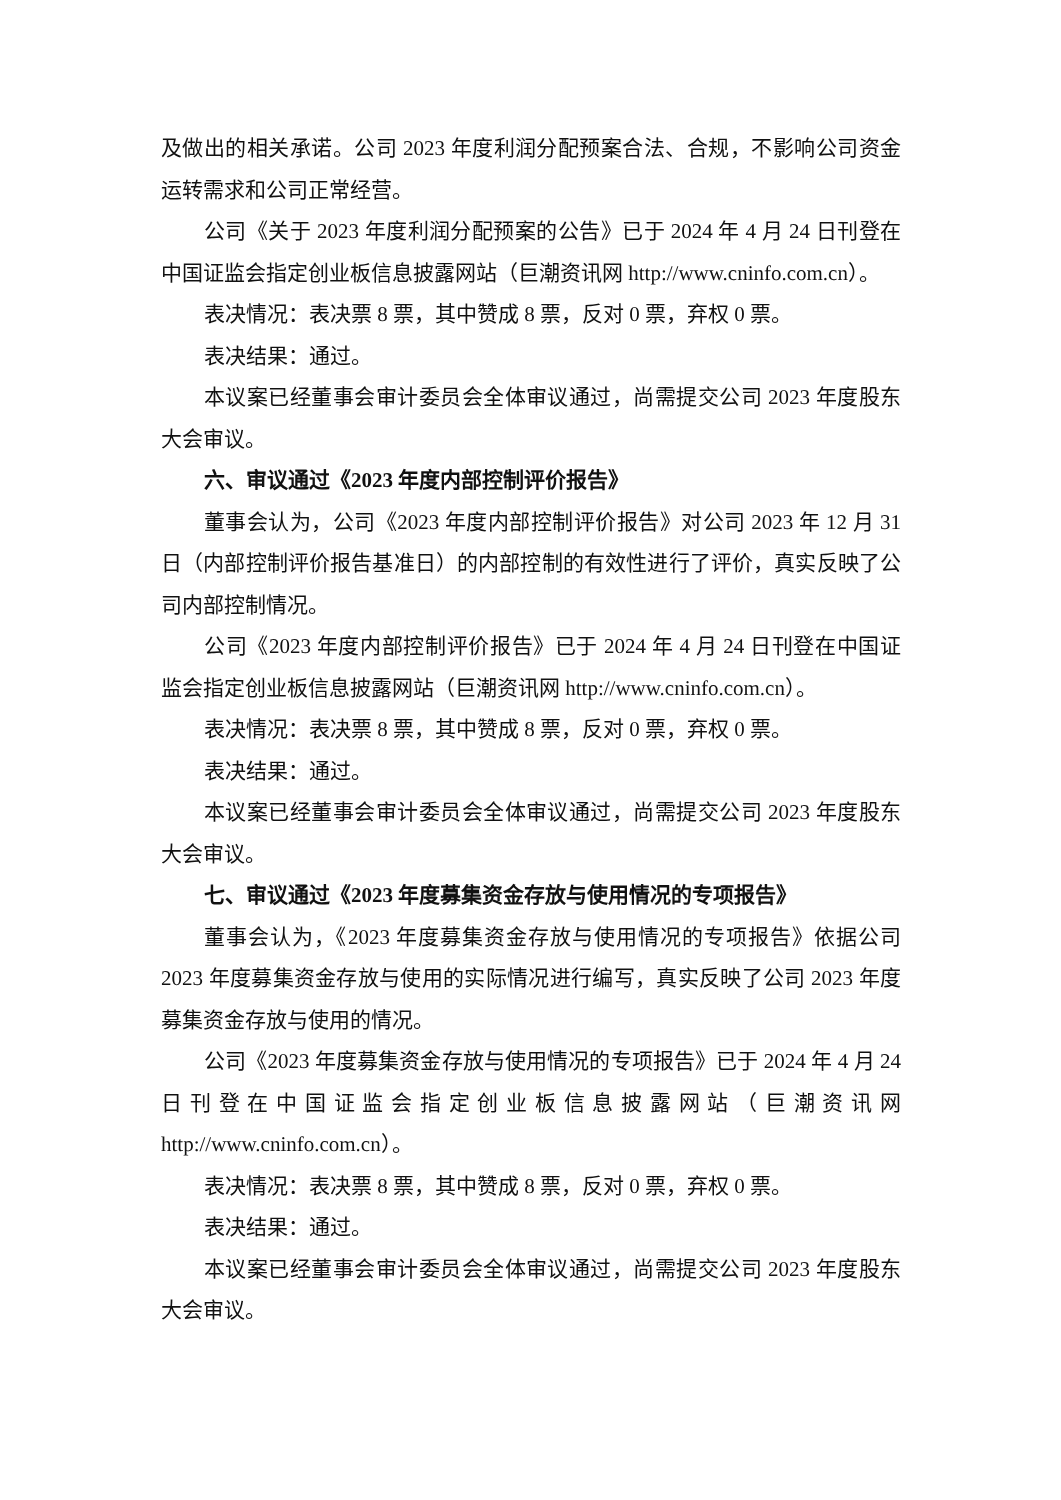及做出的相关承诺。公司 2023 年度利润分配预案合法、合规，不影响公司资金运转需求和公司正常经营。
公司《关于 2023 年度利润分配预案的公告》已于 2024 年 4 月 24 日刊登在中国证监会指定创业板信息披露网站（巨潮资讯网 http://www.cninfo.com.cn）。
表决情况：表决票 8 票，其中赞成 8 票，反对 0 票，弃权 0 票。
表决结果：通过。
本议案已经董事会审计委员会全体审议通过，尚需提交公司 2023 年度股东大会审议。
六、审议通过《2023 年度内部控制评价报告》
董事会认为，公司《2023 年度内部控制评价报告》对公司 2023 年 12 月 31 日（内部控制评价报告基准日）的内部控制的有效性进行了评价，真实反映了公司内部控制情况。
公司《2023 年度内部控制评价报告》已于 2024 年 4 月 24 日刊登在中国证监会指定创业板信息披露网站（巨潮资讯网 http://www.cninfo.com.cn）。
表决情况：表决票 8 票，其中赞成 8 票，反对 0 票，弃权 0 票。
表决结果：通过。
本议案已经董事会审计委员会全体审议通过，尚需提交公司 2023 年度股东大会审议。
七、审议通过《2023 年度募集资金存放与使用情况的专项报告》
董事会认为，《2023 年度募集资金存放与使用情况的专项报告》依据公司 2023 年度募集资金存放与使用的实际情况进行编写，真实反映了公司 2023 年度募集资金存放与使用的情况。
公司《2023 年度募集资金存放与使用情况的专项报告》已于 2024 年 4 月 24 日刊登在中国证监会指定创业板信息披露网站（巨潮资讯网 http://www.cninfo.com.cn）。
表决情况：表决票 8 票，其中赞成 8 票，反对 0 票，弃权 0 票。
表决结果：通过。
本议案已经董事会审计委员会全体审议通过，尚需提交公司 2023 年度股东大会审议。